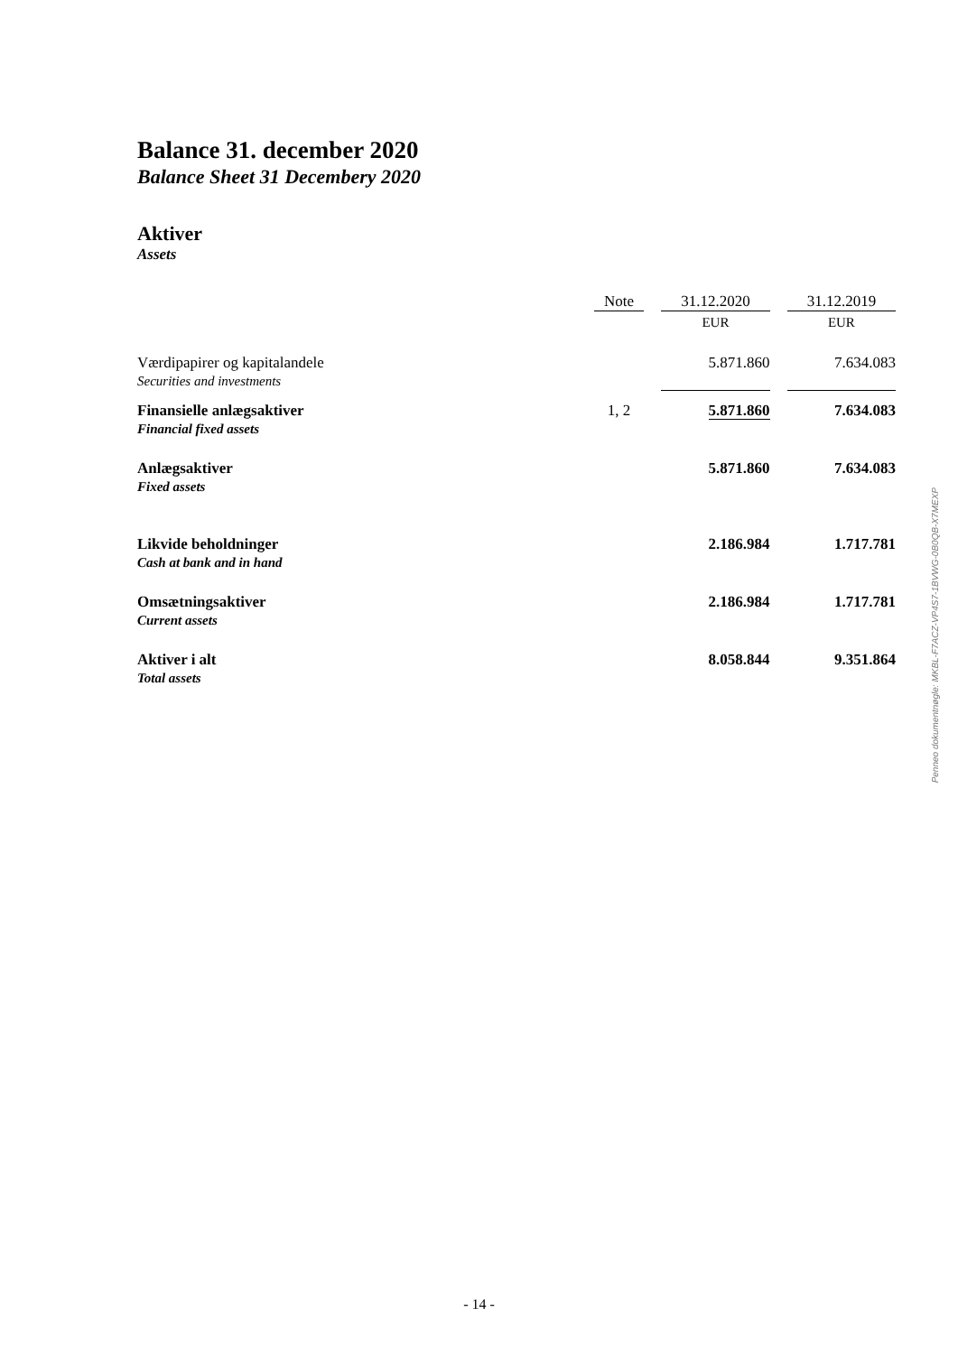Balance 31. december 2020
Balance Sheet 31 Decembery 2020
Aktiver
Assets
| | Note | | 31.12.2020 | | 31.12.2019 |
| | | | EUR | | EUR |
| Værdipapirer og kapitalandele Securities and investments | | | 5.871.860 | | 7.634.083 |
| Finansielle anlægsaktiver Financial fixed assets | 1, 2 | | 5.871.860 | | 7.634.083 |
| Anlægsaktiver Fixed assets | | | 5.871.860 | | 7.634.083 |
| Likvide beholdninger Cash at bank and in hand | | | 2.186.984 | | 1.717.781 |
| Omsætningsaktiver Current assets | | | 2.186.984 | | 1.717.781 |
| Aktiver i alt Total assets | | | 8.058.844 | | 9.351.864 |
Penneo dokumentnøgle: MKBL-F7ACZ-VP4S7-1BVWG-0B0QB-X7MEXP
- 14 -